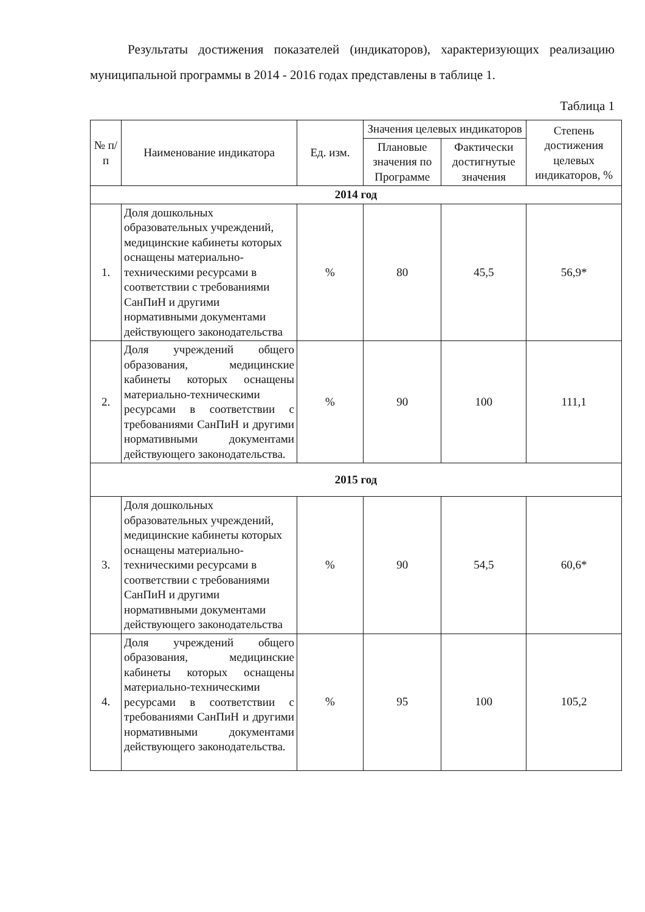Результаты достижения показателей (индикаторов), характеризующих реализацию муниципальной программы в 2014 - 2016 годах представлены в таблице 1.
Таблица 1
| № п/п | Наименование индикатора | Ед. изм. | Значения целевых индикаторов | | Степень достижения целевых индикаторов, % |
| --- | --- | --- | --- | --- | --- |
| | | | Плановые значения по Программе | Фактически достигнутые значения | |
| 2014 год | | | | | |
| 1. | Доля дошкольных образовательных учреждений, медицинские кабинеты которых оснащены материально-техническими ресурсами в соответствии с требованиями СанПиН и другими нормативными документами действующего законодательства | % | 80 | 45,5 | 56,9* |
| 2. | Доля учреждений общего образования, медицинские кабинеты которых оснащены материально-техническими ресурсами в соответствии с требованиями СанПиН и другими нормативными документами действующего законодательства. | % | 90 | 100 | 111,1 |
| 2015 год | | | | | |
| 3. | Доля дошкольных образовательных учреждений, медицинские кабинеты которых оснащены материально-техническими ресурсами в соответствии с требованиями СанПиН и другими нормативными документами действующего законодательства | % | 90 | 54,5 | 60,6* |
| 4. | Доля учреждений общего образования, медицинские кабинеты которых оснащены материально-техническими ресурсами в соответствии с требованиями СанПиН и другими нормативными документами действующего законодательства. | % | 95 | 100 | 105,2 |